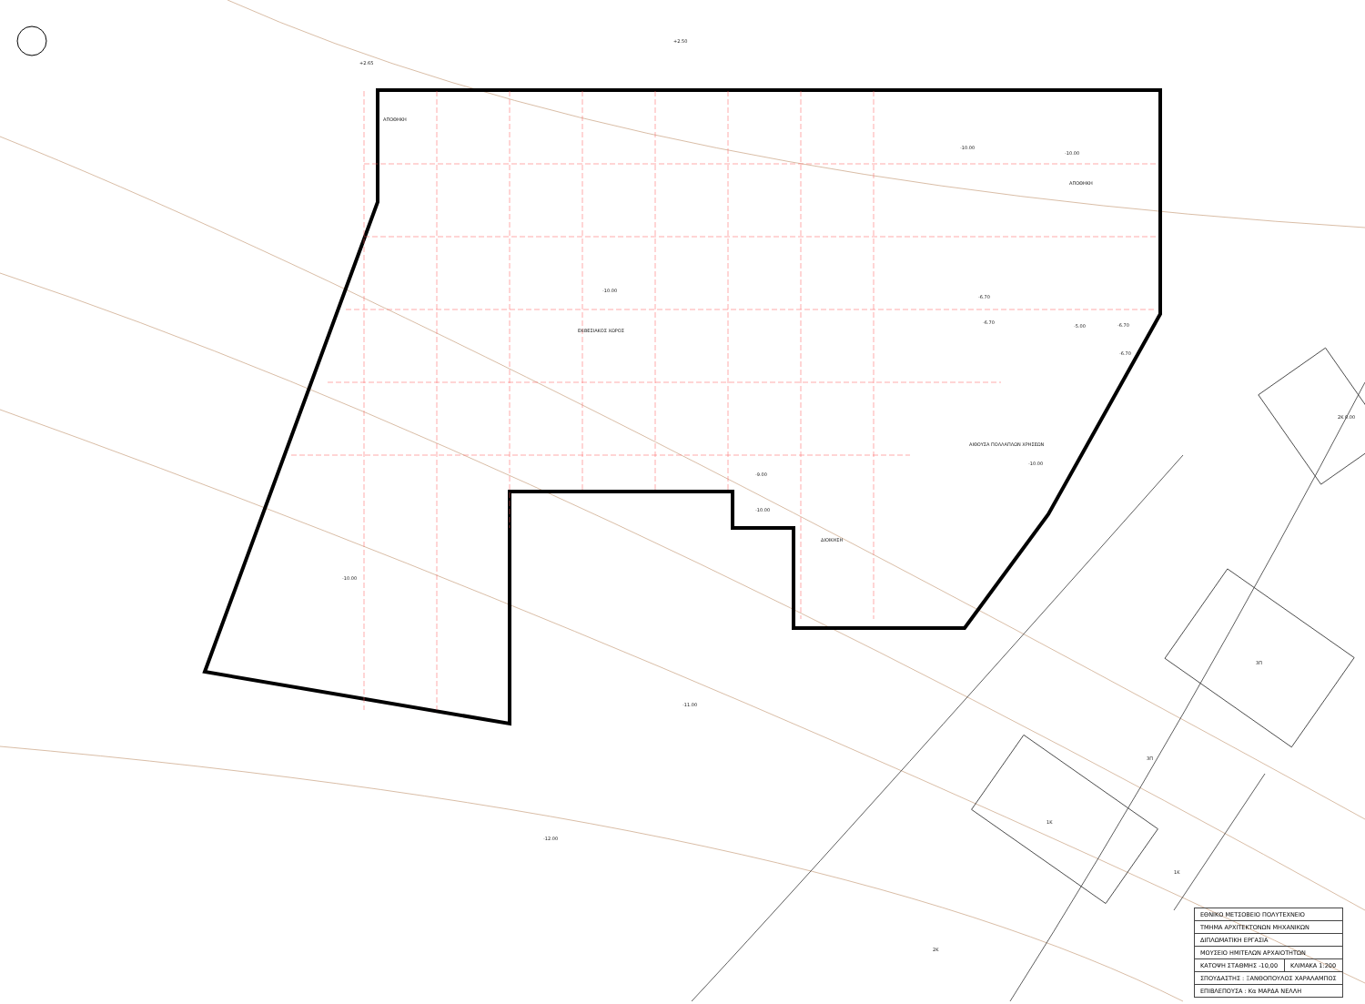+2.50
+2.65
ΑΠΟΘΗΚΗ
-10.00
-10.00
ΑΠΟΘΗΚΗ
-10.00
ΕΚΘΕΣΙΑΚΟΣ ΧΩΡΟΣ
-6.70
-6.70
-5.00 -6.70
-6.70
ΑΙΘΟΥΣΑ ΠΟΛΛΑΠΛΩΝ ΧΡΗΣΕΩΝ
-10.00
-9.00
-10.00
ΔΙΟΙΚΗΣΗ
-10.00
-11.00
-12.00
2Κ 0.00
3Π
3Π
1Κ
1Κ
2Κ
| ΕΘΝΙΚΟ ΜΕΤΣΟΒΕΙΟ ΠΟΛΥΤΕΧΝΕΙΟ | |
| ΤΜΗΜΑ ΑΡΧΙΤΕΚΤΟΝΩΝ ΜΗΧΑΝΙΚΩΝ | |
| ΔΙΠΛΩΜΑΤΙΚΗ ΕΡΓΑΣΙΑ | |
| ΜΟΥΣΕΙΟ ΗΜΙΤΕΛΩΝ ΑΡΧΑΙΟΤΗΤΩΝ | |
| ΚΑΤΟΨΗ ΣΤΑΘΜΗΣ -10,00 | ΚΛΙΜΑΚΑ 1:200 |
| ΣΠΟΥΔΑΣΤΗΣ : ΞΑΝΘΟΠΟΥΛΟΣ ΧΑΡΑΛΑΜΠΟΣ | |
| ΕΠΙΒΛΕΠΟΥΣΑ : Κα ΜΑΡΔΑ ΝΕΛΛΗ | |